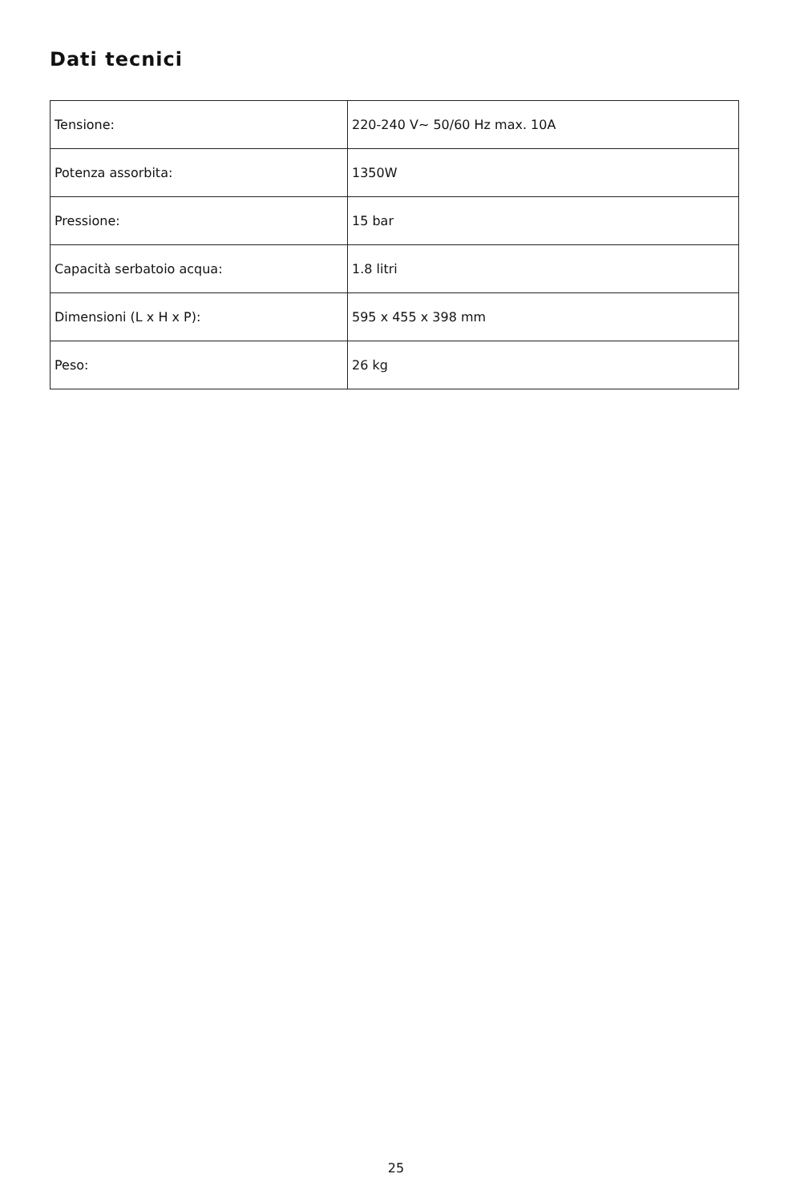Dati tecnici
| Tensione: | 220-240 V∼ 50/60 Hz max. 10A |
| Potenza assorbita: | 1350W |
| Pressione: | 15 bar |
| Capacità serbatoio acqua: | 1.8 litri |
| Dimensioni (L x H x P): | 595 x 455 x 398 mm |
| Peso: | 26 kg |
25